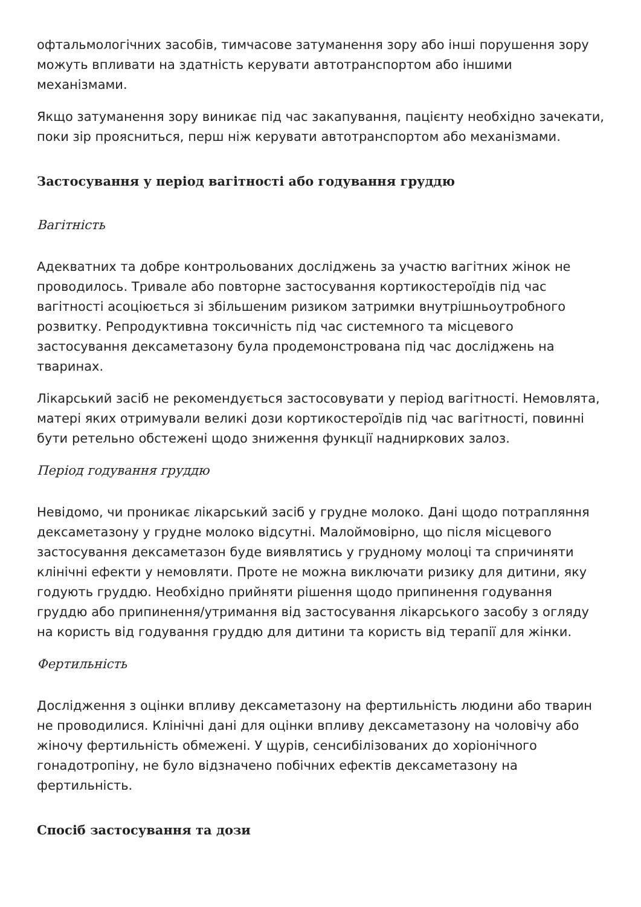офтальмологічних засобів, тимчасове затуманення зору або інші порушення зору можуть впливати на здатність керувати автотранспортом або іншими механізмами.
Якщо затуманення зору виникає під час закапування, пацієнту необхідно зачекати, поки зір проясниться, перш ніж керувати автотранспортом або механізмами.
Застосування у період вагітності або годування груддю
Вагітність
Адекватних та добре контрольованих досліджень за участю вагітних жінок не проводилось. Тривале або повторне застосування кортикостероїдів під час вагітності асоціюється зі збільшеним ризиком затримки внутрішньоутробного розвитку. Репродуктивна токсичність під час системного та місцевого застосування дексаметазону була продемонстрована під час досліджень на тваринах.
Лікарський засіб не рекомендується застосовувати у період вагітності. Немовлята, матері яких отримували великі дози кортикостероїдів під час вагітності, повинні бути ретельно обстежені щодо зниження функції надниркових залоз.
Період годування груддю
Невідомо, чи проникає лікарський засіб у грудне молоко. Дані щодо потрапляння дексаметазону у грудне молоко відсутні. Малоймовірно, що після місцевого застосування дексаметазон буде виявлятись у грудному молоці та спричиняти клінічні ефекти у немовляти. Проте не можна виключати ризику для дитини, яку годують груддю. Необхідно прийняти рішення щодо припинення годування груддю або припинення/утримання від застосування лікарського засобу з огляду на користь від годування груддю для дитини та користь від терапії для жінки.
Фертильність
Дослідження з оцінки впливу дексаметазону на фертильність людини або тварин не проводилися. Клінічні дані для оцінки впливу дексаметазону на чоловічу або жіночу фертильність обмежені. У щурів, сенсибілізованих до хоріонічного гонадотропіну, не було відзначено побічних ефектів дексаметазону на фертильність.
Спосіб застосування та дози